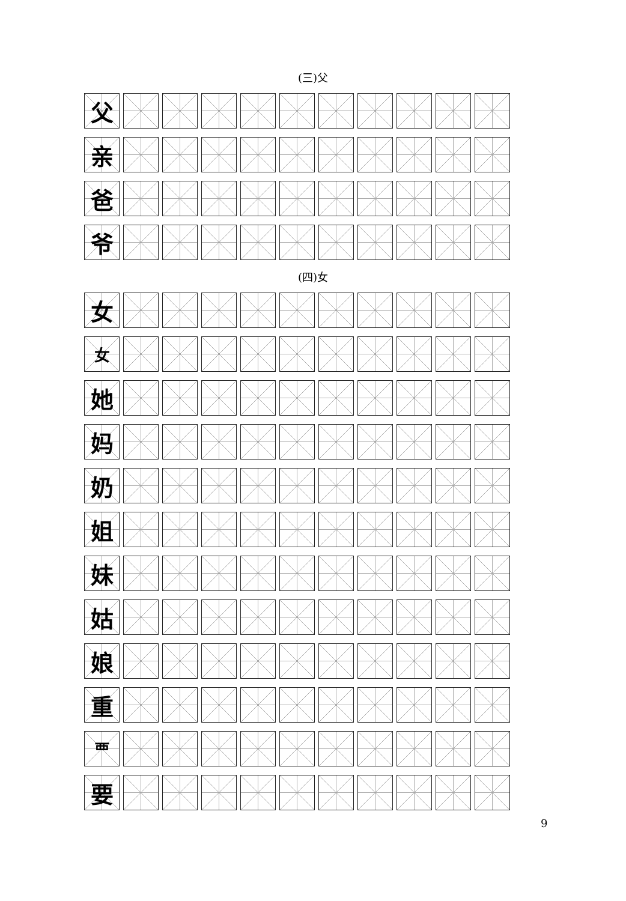(三)父
| 父 | | | | | | | | | | |
| 亲 | | | | | | | | | | |
| 爸 | | | | | | | | | | |
| 爷 | | | | | | | | | | |
(四)女
| 女 | | | | | | | | | | |
| 女 | | | | | | | | | | |
| 她 | | | | | | | | | | |
| 妈 | | | | | | | | | | |
| 奶 | | | | | | | | | | |
| 姐 | | | | | | | | | | |
| 妹 | | | | | | | | | | |
| 姑 | | | | | | | | | | |
| 娘 | | | | | | | | | | |
| 重 | | | | | | | | | | |
| 覀 | | | | | | | | | | |
| 要 | | | | | | | | | | |
9